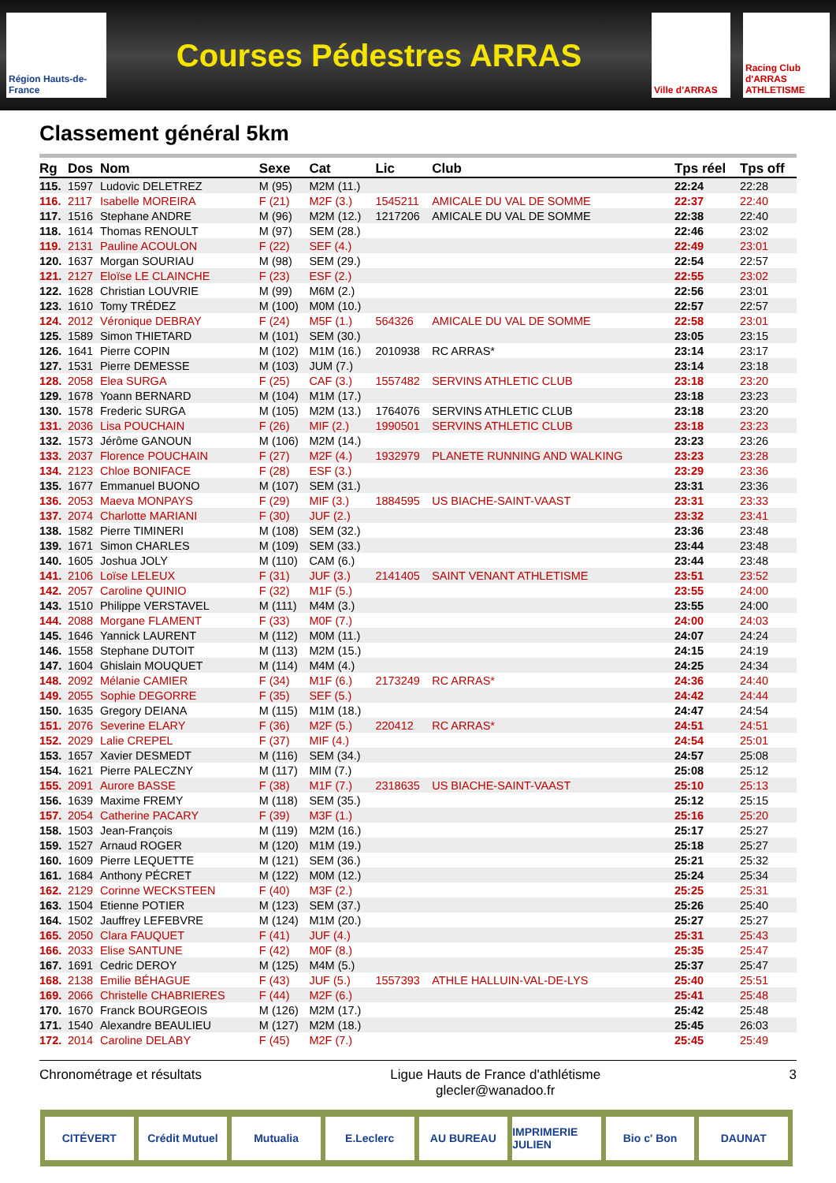Région Hauts-de-France
Courses Pédestres ARRAS
Ville d'ARRAS
Racing Club d'ARRAS ATHLETISME
Classement général 5km
| Rg | Dos | Nom | Sexe | Cat | Lic | Club | Tps réel | Tps off |
| --- | --- | --- | --- | --- | --- | --- | --- | --- |
| 115. | 1597 | Ludovic DELETREZ | M (95) | M2M (11.) | | | 22:24 | 22:28 |
| 116. | 2117 | Isabelle MOREIRA | F (21) | M2F (3.) | 1545211 | AMICALE DU VAL DE SOMME | 22:37 | 22:40 |
| 117. | 1516 | Stephane ANDRE | M (96) | M2M (12.) | 1217206 | AMICALE DU VAL DE SOMME | 22:38 | 22:40 |
| 118. | 1614 | Thomas RENOULT | M (97) | SEM (28.) | | | 22:46 | 23:02 |
| 119. | 2131 | Pauline ACOULON | F (22) | SEF (4.) | | | 22:49 | 23:01 |
| 120. | 1637 | Morgan SOURIAU | M (98) | SEM (29.) | | | 22:54 | 22:57 |
| 121. | 2127 | Eloïse LE CLAINCHE | F (23) | ESF (2.) | | | 22:55 | 23:02 |
| 122. | 1628 | Christian LOUVRIE | M (99) | M6M (2.) | | | 22:56 | 23:01 |
| 123. | 1610 | Tomy TRÉDEZ | M (100) | M0M (10.) | | | 22:57 | 22:57 |
| 124. | 2012 | Véronique DEBRAY | F (24) | M5F (1.) | 564326 | AMICALE DU VAL DE SOMME | 22:58 | 23:01 |
| 125. | 1589 | Simon THIETARD | M (101) | SEM (30.) | | | 23:05 | 23:15 |
| 126. | 1641 | Pierre COPIN | M (102) | M1M (16.) | 2010938 | RC ARRAS* | 23:14 | 23:17 |
| 127. | 1531 | Pierre DEMESSE | M (103) | JUM (7.) | | | 23:14 | 23:18 |
| 128. | 2058 | Elea SURGA | F (25) | CAF (3.) | 1557482 | SERVINS ATHLETIC CLUB | 23:18 | 23:20 |
| 129. | 1678 | Yoann BERNARD | M (104) | M1M (17.) | | | 23:18 | 23:23 |
| 130. | 1578 | Frederic SURGA | M (105) | M2M (13.) | 1764076 | SERVINS ATHLETIC CLUB | 23:18 | 23:20 |
| 131. | 2036 | Lisa POUCHAIN | F (26) | MIF (2.) | 1990501 | SERVINS ATHLETIC CLUB | 23:18 | 23:23 |
| 132. | 1573 | Jérôme GANOUN | M (106) | M2M (14.) | | | 23:23 | 23:26 |
| 133. | 2037 | Florence POUCHAIN | F (27) | M2F (4.) | 1932979 | PLANETE RUNNING AND WALKING | 23:23 | 23:28 |
| 134. | 2123 | Chloe BONIFACE | F (28) | ESF (3.) | | | 23:29 | 23:36 |
| 135. | 1677 | Emmanuel BUONO | M (107) | SEM (31.) | | | 23:31 | 23:36 |
| 136. | 2053 | Maeva MONPAYS | F (29) | MIF (3.) | 1884595 | US BIACHE-SAINT-VAAST | 23:31 | 23:33 |
| 137. | 2074 | Charlotte MARIANI | F (30) | JUF (2.) | | | 23:32 | 23:41 |
| 138. | 1582 | Pierre TIMINERI | M (108) | SEM (32.) | | | 23:36 | 23:48 |
| 139. | 1671 | Simon CHARLES | M (109) | SEM (33.) | | | 23:44 | 23:48 |
| 140. | 1605 | Joshua JOLY | M (110) | CAM (6.) | | | 23:44 | 23:48 |
| 141. | 2106 | Loïse LELEUX | F (31) | JUF (3.) | 2141405 | SAINT VENANT ATHLETISME | 23:51 | 23:52 |
| 142. | 2057 | Caroline QUINIO | F (32) | M1F (5.) | | | 23:55 | 24:00 |
| 143. | 1510 | Philippe VERSTAVEL | M (111) | M4M (3.) | | | 23:55 | 24:00 |
| 144. | 2088 | Morgane FLAMENT | F (33) | M0F (7.) | | | 24:00 | 24:03 |
| 145. | 1646 | Yannick LAURENT | M (112) | M0M (11.) | | | 24:07 | 24:24 |
| 146. | 1558 | Stephane DUTOIT | M (113) | M2M (15.) | | | 24:15 | 24:19 |
| 147. | 1604 | Ghislain MOUQUET | M (114) | M4M (4.) | | | 24:25 | 24:34 |
| 148. | 2092 | Mélanie CAMIER | F (34) | M1F (6.) | 2173249 | RC ARRAS* | 24:36 | 24:40 |
| 149. | 2055 | Sophie DEGORRE | F (35) | SEF (5.) | | | 24:42 | 24:44 |
| 150. | 1635 | Gregory DEIANA | M (115) | M1M (18.) | | | 24:47 | 24:54 |
| 151. | 2076 | Severine ELARY | F (36) | M2F (5.) | 220412 | RC ARRAS* | 24:51 | 24:51 |
| 152. | 2029 | Lalie CREPEL | F (37) | MIF (4.) | | | 24:54 | 25:01 |
| 153. | 1657 | Xavier DESMEDT | M (116) | SEM (34.) | | | 24:57 | 25:08 |
| 154. | 1621 | Pierre PALECZNY | M (117) | MIM (7.) | | | 25:08 | 25:12 |
| 155. | 2091 | Aurore BASSE | F (38) | M1F (7.) | 2318635 | US BIACHE-SAINT-VAAST | 25:10 | 25:13 |
| 156. | 1639 | Maxime FREMY | M (118) | SEM (35.) | | | 25:12 | 25:15 |
| 157. | 2054 | Catherine PACARY | F (39) | M3F (1.) | | | 25:16 | 25:20 |
| 158. | 1503 | Jean-François | M (119) | M2M (16.) | | | 25:17 | 25:27 |
| 159. | 1527 | Arnaud ROGER | M (120) | M1M (19.) | | | 25:18 | 25:27 |
| 160. | 1609 | Pierre LEQUETTE | M (121) | SEM (36.) | | | 25:21 | 25:32 |
| 161. | 1684 | Anthony PÉCRET | M (122) | M0M (12.) | | | 25:24 | 25:34 |
| 162. | 2129 | Corinne WECKSTEEN | F (40) | M3F (2.) | | | 25:25 | 25:31 |
| 163. | 1504 | Etienne POTIER | M (123) | SEM (37.) | | | 25:26 | 25:40 |
| 164. | 1502 | Jauffrey LEFEBVRE | M (124) | M1M (20.) | | | 25:27 | 25:27 |
| 165. | 2050 | Clara FAUQUET | F (41) | JUF (4.) | | | 25:31 | 25:43 |
| 166. | 2033 | Elise SANTUNE | F (42) | M0F (8.) | | | 25:35 | 25:47 |
| 167. | 1691 | Cedric DEROY | M (125) | M4M (5.) | | | 25:37 | 25:47 |
| 168. | 2138 | Emilie BÉHAGUE | F (43) | JUF (5.) | 1557393 | ATHLE HALLUIN-VAL-DE-LYS | 25:40 | 25:51 |
| 169. | 2066 | Christelle CHABRIERES | F (44) | M2F (6.) | | | 25:41 | 25:48 |
| 170. | 1670 | Franck BOURGEOIS | M (126) | M2M (17.) | | | 25:42 | 25:48 |
| 171. | 1540 | Alexandre BEAULIEU | M (127) | M2M (18.) | | | 25:45 | 26:03 |
| 172. | 2014 | Caroline DELABY | F (45) | M2F (7.) | | | 25:45 | 25:49 |
Chronométrage et résultats Ligue Hauts de France d'athlétisme
glecler@wanadoo.fr 3
CITÉVERT Crédit Mutuel Mutualia E.Leclerc AU BUREAU IMPRIMERIE JULIEN Bio c' Bon DAUNAT